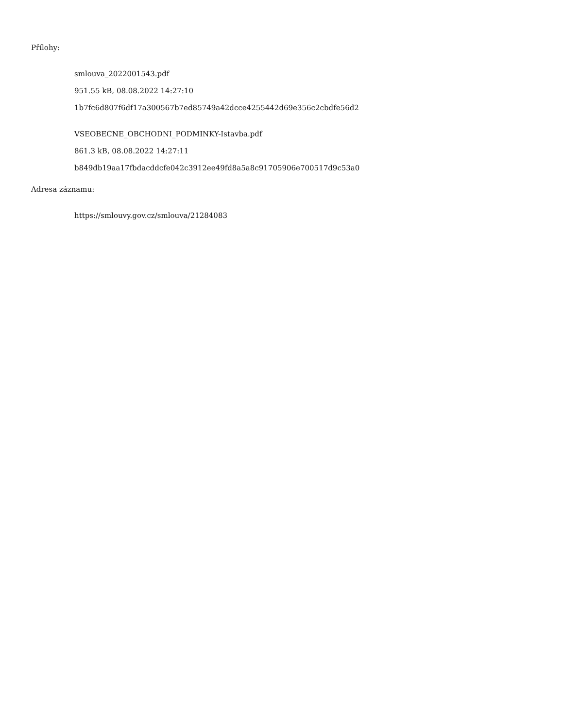Přílohy:
smlouva_2022001543.pdf
951.55 kB, 08.08.2022 14:27:10
1b7fc6d807f6df17a300567b7ed85749a42dcce4255442d69e356c2cbdfe56d2
VSEOBECNE_OBCHODNI_PODMINKY-Istavba.pdf
861.3 kB, 08.08.2022 14:27:11
b849db19aa17fbdacddcfe042c3912ee49fd8a5a8c91705906e700517d9c53a0
Adresa záznamu:
https://smlouvy.gov.cz/smlouva/21284083